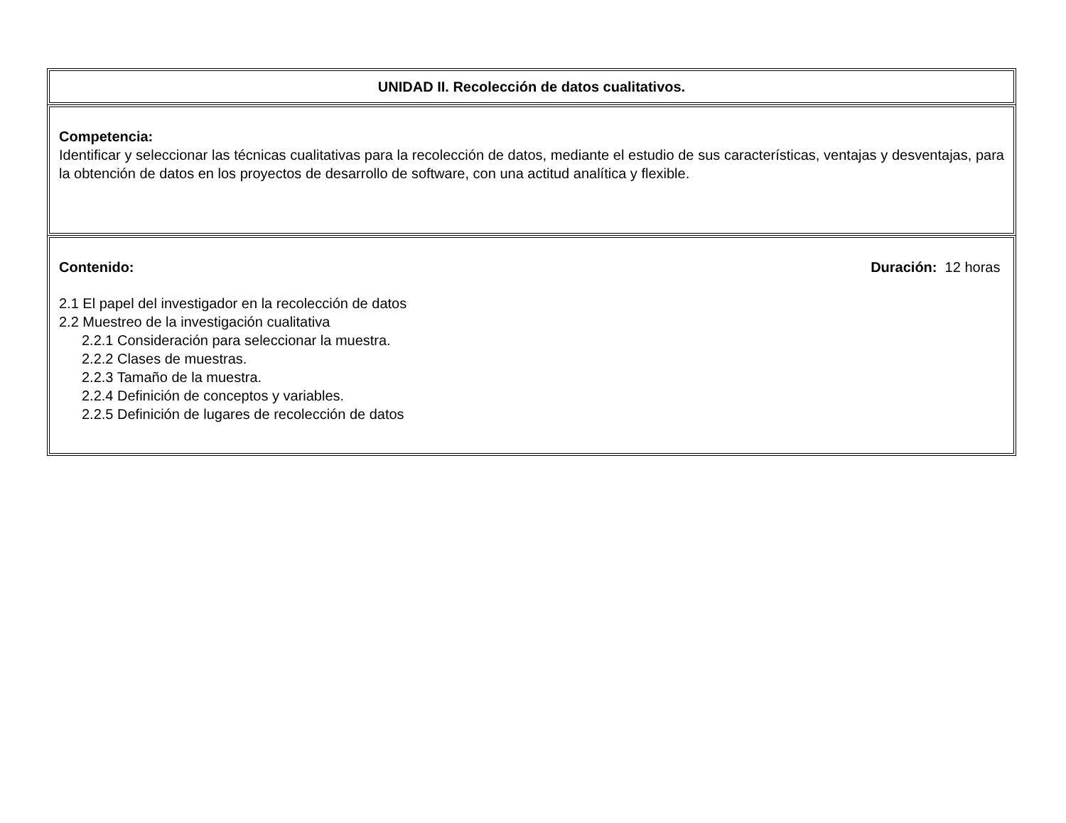UNIDAD II. Recolección de datos cualitativos.
Competencia:
Identificar y seleccionar las técnicas cualitativas para la recolección de datos, mediante el estudio de sus características, ventajas y desventajas, para la obtención de datos en los proyectos de desarrollo de software, con una actitud analítica y flexible.
Contenido: Duración: 12 horas
2.1 El papel del investigador en la recolección de datos
2.2 Muestreo de la investigación cualitativa
2.2.1 Consideración para seleccionar la muestra.
2.2.2 Clases de muestras.
2.2.3 Tamaño de la muestra.
2.2.4 Definición de conceptos y variables.
2.2.5 Definición de lugares de recolección de datos